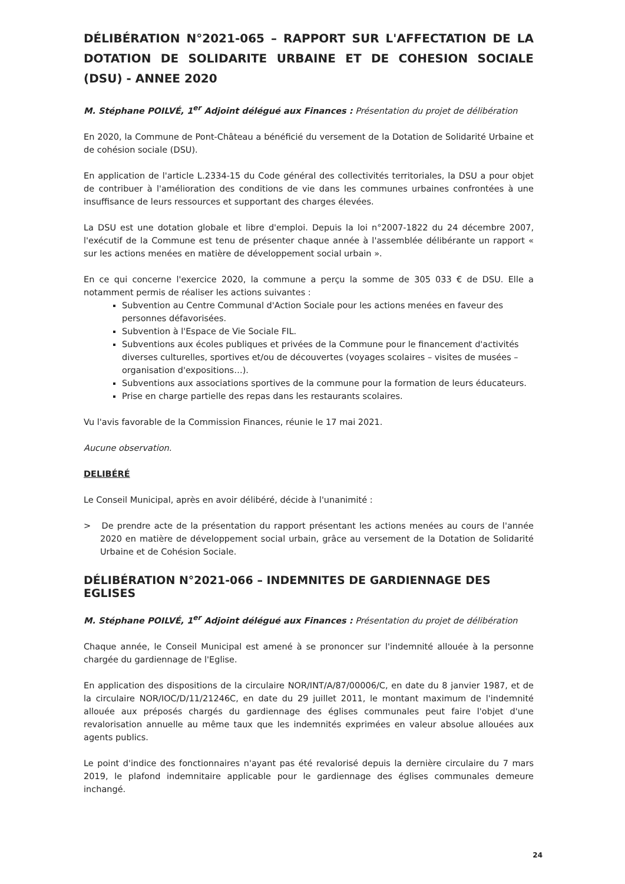DÉLIBÉRATION N°2021-065 – RAPPORT SUR L'AFFECTATION DE LA DOTATION DE SOLIDARITE URBAINE ET DE COHESION SOCIALE (DSU) - ANNEE 2020
M. Stéphane POILVÉ, 1<sup>er</sup> Adjoint délégué aux Finances : Présentation du projet de délibération
En 2020, la Commune de Pont-Château a bénéficié du versement de la Dotation de Solidarité Urbaine et de cohésion sociale (DSU).
En application de l'article L.2334-15 du Code général des collectivités territoriales, la DSU a pour objet de contribuer à l'amélioration des conditions de vie dans les communes urbaines confrontées à une insuffisance de leurs ressources et supportant des charges élevées.
La DSU est une dotation globale et libre d'emploi. Depuis la loi n°2007-1822 du 24 décembre 2007, l'exécutif de la Commune est tenu de présenter chaque année à l'assemblée délibérante un rapport « sur les actions menées en matière de développement social urbain ».
En ce qui concerne l'exercice 2020, la commune a perçu la somme de 305 033 € de DSU. Elle a notamment permis de réaliser les actions suivantes :
Subvention au Centre Communal d'Action Sociale pour les actions menées en faveur des personnes défavorisées.
Subvention à l'Espace de Vie Sociale FIL.
Subventions aux écoles publiques et privées de la Commune pour le financement d'activités diverses culturelles, sportives et/ou de découvertes (voyages scolaires – visites de musées – organisation d'expositions…).
Subventions aux associations sportives de la commune pour la formation de leurs éducateurs.
Prise en charge partielle des repas dans les restaurants scolaires.
Vu l'avis favorable de la Commission Finances, réunie le 17 mai 2021.
Aucune observation.
DELIBÉRÉ
Le Conseil Municipal, après en avoir délibéré, décide à l'unanimité :
> De prendre acte de la présentation du rapport présentant les actions menées au cours de l'année 2020 en matière de développement social urbain, grâce au versement de la Dotation de Solidarité Urbaine et de Cohésion Sociale.
DÉLIBÉRATION N°2021-066 – INDEMNITES DE GARDIENNAGE DES EGLISES
M. Stéphane POILVÉ, 1<sup>er</sup> Adjoint délégué aux Finances : Présentation du projet de délibération
Chaque année, le Conseil Municipal est amené à se prononcer sur l'indemnité allouée à la personne chargée du gardiennage de l'Eglise.
En application des dispositions de la circulaire NOR/INT/A/87/00006/C, en date du 8 janvier 1987, et de la circulaire NOR/IOC/D/11/21246C, en date du 29 juillet 2011, le montant maximum de l'indemnité allouée aux préposés chargés du gardiennage des églises communales peut faire l'objet d'une revalorisation annuelle au même taux que les indemnités exprimées en valeur absolue allouées aux agents publics.
Le point d'indice des fonctionnaires n'ayant pas été revalorisé depuis la dernière circulaire du 7 mars 2019, le plafond indemnitaire applicable pour le gardiennage des églises communales demeure inchangé.
24